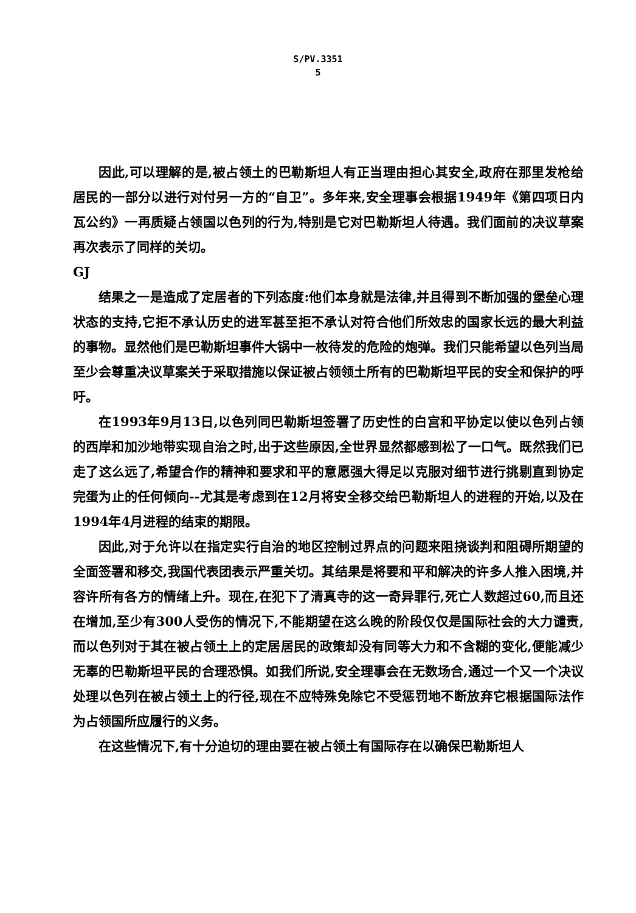S/PV.3351
5
因此,可以理解的是,被占领土的巴勒斯坦人有正当理由担心其安全,政府在那里发枪给居民的一部分以进行对付另一方的“自卫”。多年来,安全理事会根据1949年《第四项日内瓦公约》一再质疑占领国以色列的行为,特别是它对巴勒斯坦人待遇。我们面前的决议草案再次表示了同样的关切。
GJ
结果之一是造成了定居者的下列态度:他们本身就是法律,并且得到不断加强的堡垒心理状态的支持,它拒不承认历史的进军甚至拒不承认对符合他们所效忠的国家长远的最大利益的事物。显然他们是巴勒斯坦事件大锅中一枚待发的危险的炮弹。我们只能希望以色列当局至少会尊重决议草案关于采取措施以保证被占领领土所有的巴勒斯坦平民的安全和保护的呼吁。
在1993年9月13日,以色列同巴勒斯坦签署了历史性的白宫和平协定以使以色列占领的西岸和加沙地带实现自治之时,出于这些原因,全世界显然都感到松了一口气。既然我们已走了这么远了,希望合作的精神和要求和平的意愿强大得足以克服对细节进行挑剔直到协定完蛋为止的任何倾向--尤其是考虑到在12月将安全移交给巴勒斯坦人的进程的开始,以及在1994年4月进程的结束的期限。
因此,对于允许以在指定实行自治的地区控制过界点的问题来阻挠谈判和阻碍所期望的全面签署和移交,我国代表团表示严重关切。其结果是将要和平和解决的许多人推入困境,并容许所有各方的情绪上升。现在,在犯下了清真寺的这一奇异罪行,死亡人数超过60,而且还在增加,至少有300人受伤的情况下,不能期望在这么晚的阶段仅仅是国际社会的大力谴责,而以色列对于其在被占领土上的定居居民的政策却没有同等大力和不含糊的变化,便能减少无辜的巴勒斯坦平民的合理恐惧。如我们所说,安全理事会在无数场合,通过一个又一个决议处理以色列在被占领土上的行径,现在不应特殊免除它不受惩罚地不断放弃它根据国际法作为占领国所应履行的义务。
在这些情况下,有十分迫切的理由要在被占领土有国际存在以确保巴勒斯坦人